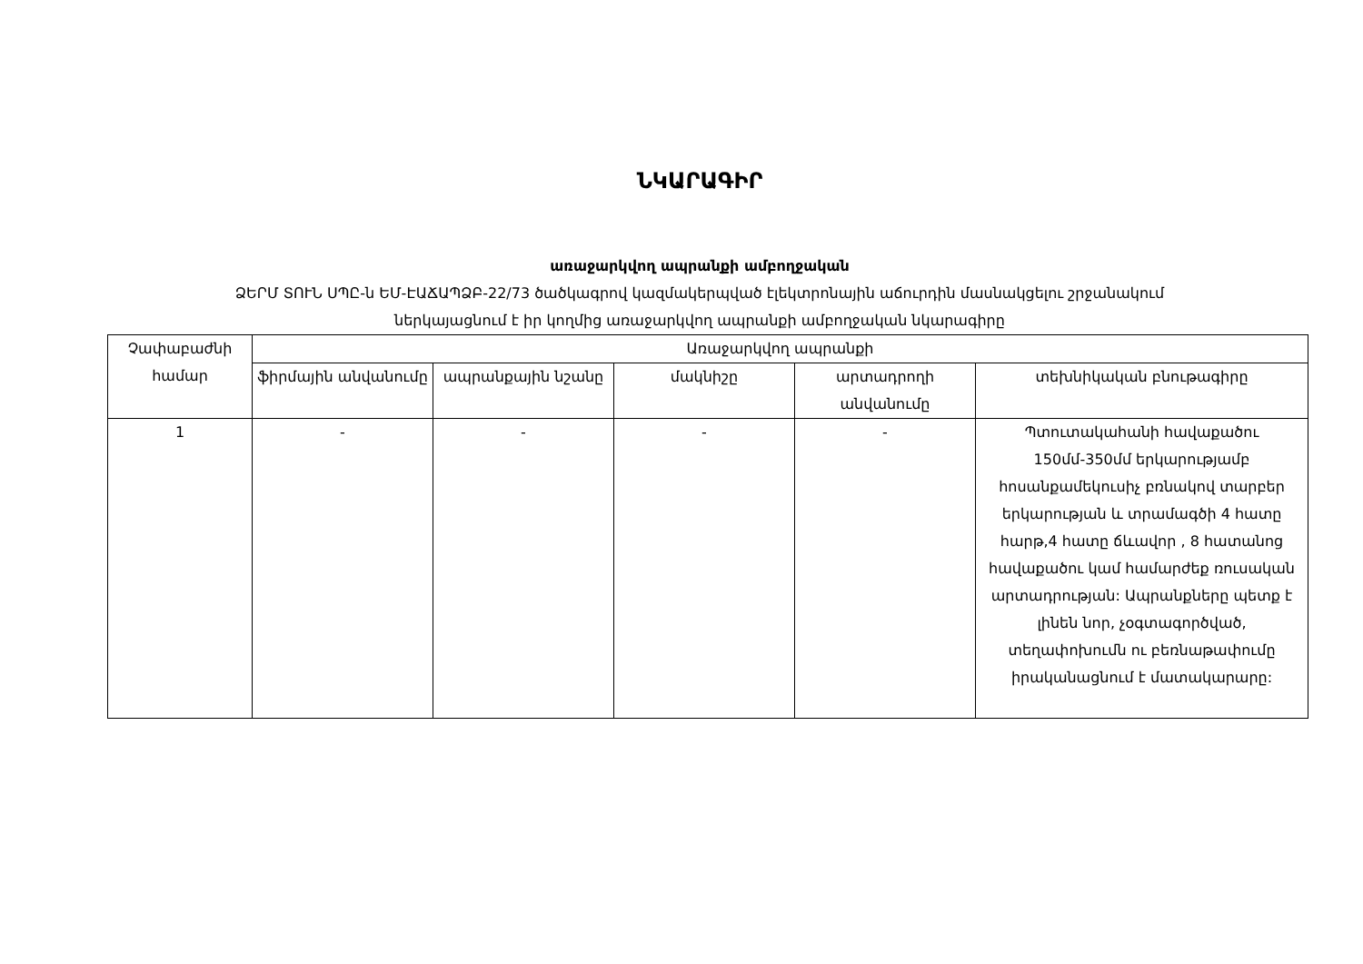ՆԿԱՐԱԳԻՐ
առաջարկվող ապրանքի ամբողջական
ՁԵՐՄ ՏՈՒՆ ՍՊԸ-ն ԵՄ-ԷԱՃԱՊՁԲ-22/73 ծածկագրով կազմակերպված էլեկտրոնային աճուրդին մասնակցելու շրջանակում
ներկայացնում է իր կողմից առաջարկվող ապրանքի ամբողջական նկարագիրը
| Չափաբաժնի համար | Առաջարկվող ապրանքի | | | | |
| --- | --- | --- | --- | --- | --- |
| | ֆիրմային անվանումը | ապրանքային նշանը | մակնիշը | արտադրողի անվանումը | տեխնիկական բնութագիրը |
| 1 | - | - | - | - | Պտուտակահանի հավաքածու 150մմ-350մմ երկարությամբ հոսանքամեկուսիչ բռնակով տարբեր երկարության և տրամագծի 4 հատը հարթ,4 հատը ճևավոր , 8 հատանոց հավաքածու կամ համարժեք ռուսական արտադրության: Ապրանքները պետք է լինեն նոր, չօգտագործված, տեղափոխումն ու բեռնաթափումը իրականացնում է մատակարարը: |